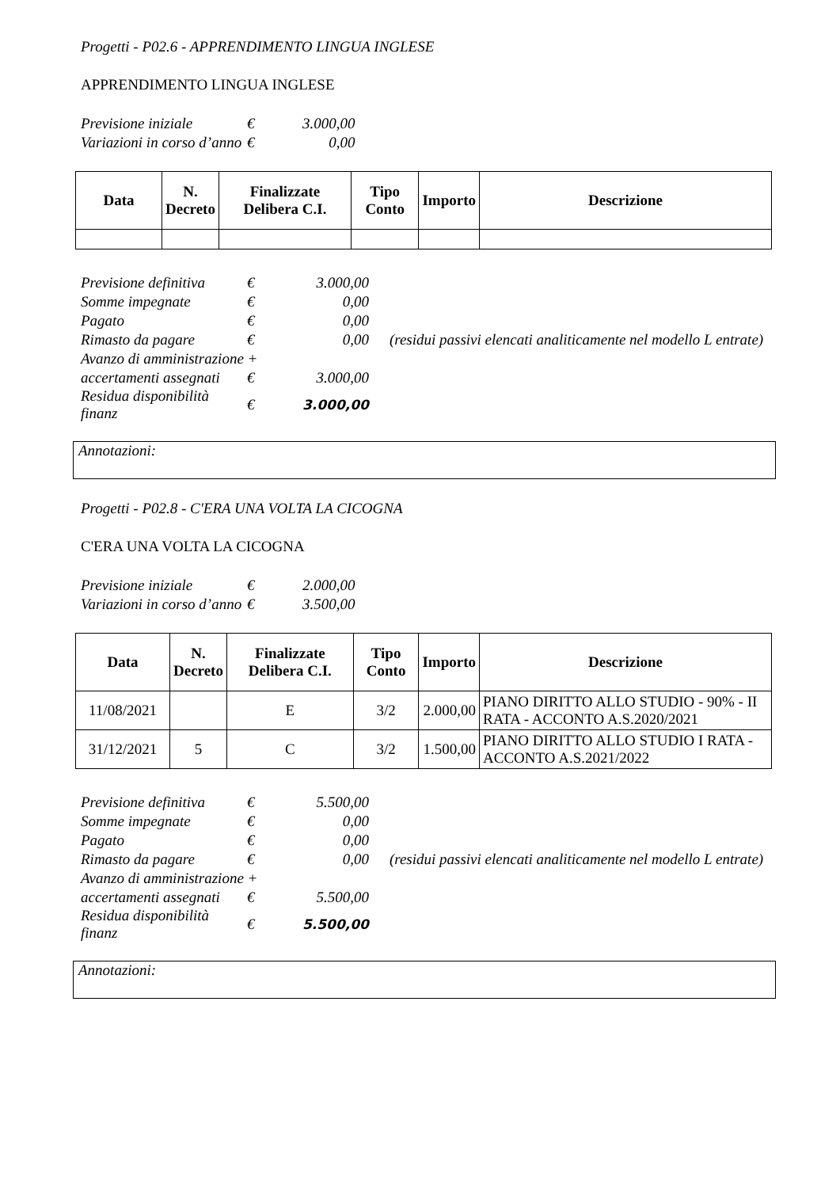Progetti - P02.6 - APPRENDIMENTO LINGUA INGLESE
APPRENDIMENTO LINGUA INGLESE
| Previsione iniziale | € | 3.000,00 |
| Variazioni in corso d’anno | € | 0,00 |
| Data | N. Decreto | Finalizzate Delibera C.I. | Tipo Conto | Importo | Descrizione |
| --- | --- | --- | --- | --- | --- |
| Previsione definitiva | € | 3.000,00 | |
| Somme impegnate | € | 0,00 | |
| Pagato | € | 0,00 | |
| Rimasto da pagare | € | 0,00 | (residui passivi elencati analiticamente nel modello L entrate) |
| Avanzo di amministrazione + | | | |
| accertamenti assegnati | € | 3.000,00 | |
| Residua disponibilità finanz | € | 3.000,00 | |
Annotazioni:
Progetti - P02.8 - C'ERA UNA VOLTA LA CICOGNA
C'ERA UNA VOLTA LA CICOGNA
| Previsione iniziale | € | 2.000,00 |
| Variazioni in corso d’anno | € | 3.500,00 |
| Data | N. Decreto | Finalizzate Delibera C.I. | Tipo Conto | Importo | Descrizione |
| --- | --- | --- | --- | --- | --- |
| 11/08/2021 | | E | 3/2 | 2.000,00 | PIANO DIRITTO ALLO STUDIO - 90% - II RATA - ACCONTO A.S.2020/2021 |
| 31/12/2021 | 5 | C | 3/2 | 1.500,00 | PIANO DIRITTO ALLO STUDIO I RATA - ACCONTO A.S.2021/2022 |
| Previsione definitiva | € | 5.500,00 | |
| Somme impegnate | € | 0,00 | |
| Pagato | € | 0,00 | |
| Rimasto da pagare | € | 0,00 | (residui passivi elencati analiticamente nel modello L entrate) |
| Avanzo di amministrazione + | | | |
| accertamenti assegnati | € | 5.500,00 | |
| Residua disponibilità finanz | € | 5.500,00 | |
Annotazioni: